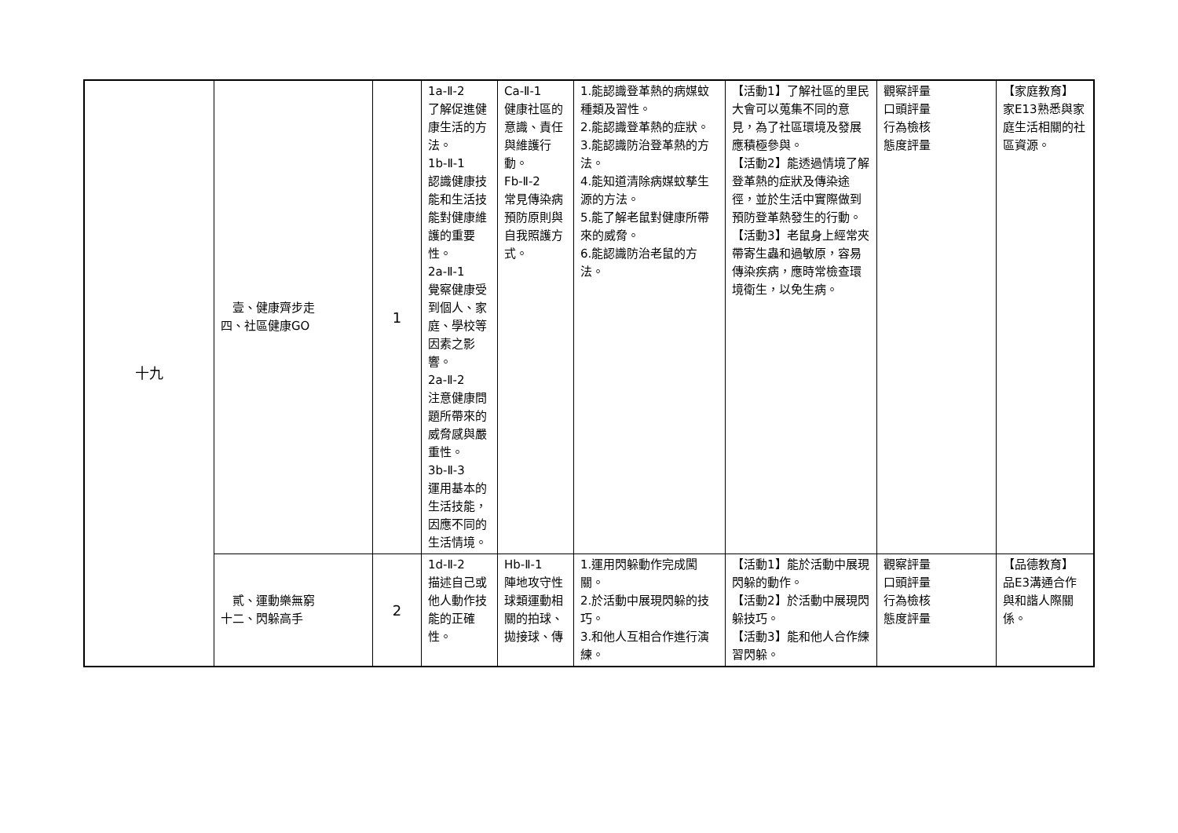| 十九 | 壹、健康齊步走 四、社區健康GO | 1 | 1a-Ⅱ-2 了解促進健康生活的方法。 1b-Ⅱ-1 認識健康技能和生活技能對健康維護的重要性。 2a-Ⅱ-1 覺察健康受到個人、家庭、學校等因素之影響。 2a-Ⅱ-2 注意健康問題所帶來的威脅感與嚴重性。 3b-Ⅱ-3 運用基本的生活技能，因應不同的生活情境。 | Ca-Ⅱ-1 健康社區的意識、責任與維護行動。 Fb-Ⅱ-2 常見傳染病預防原則與自我照護方式。 | 1.能認識登革熱的病媒蚊種類及習性。 2.能認識登革熱的症狀。 3.能認識防治登革熱的方法。 4.能知道清除病媒蚊孳生源的方法。 5.能了解老鼠對健康所帶來的威脅。 6.能認識防治老鼠的方法。 | 【活動1】了解社區的里民大會可以蒐集不同的意見，為了社區環境及發展應積極參與。 【活動2】能透過情境了解登革熱的症狀及傳染途徑，並於生活中實際做到預防登革熱發生的行動。 【活動3】老鼠身上經常夾帶寄生蟲和過敏原，容易傳染疾病，應時常檢查環境衛生，以免生病。 | 觀察評量 口頭評量 行為檢核 態度評量 | 【家庭教育】 家E13熟悉與家庭生活相關的社區資源。 |
| | 貳、運動樂無窮 十二、閃躲高手 | 2 | 1d-Ⅱ-2 描述自己或他人動作技能的正確性。 | Hb-Ⅱ-1 陣地攻守性球類運動相關的拍球、拋接球、傳 | 1.運用閃躲動作完成闖關。 2.於活動中展現閃躲的技巧。 3.和他人互相合作進行演練。 | 【活動1】能於活動中展現閃躲的動作。 【活動2】於活動中展現閃躲技巧。 【活動3】能和他人合作練習閃躲。 | 觀察評量 口頭評量 行為檢核 態度評量 | 【品德教育】 品E3溝通合作與和諧人際關係。 |